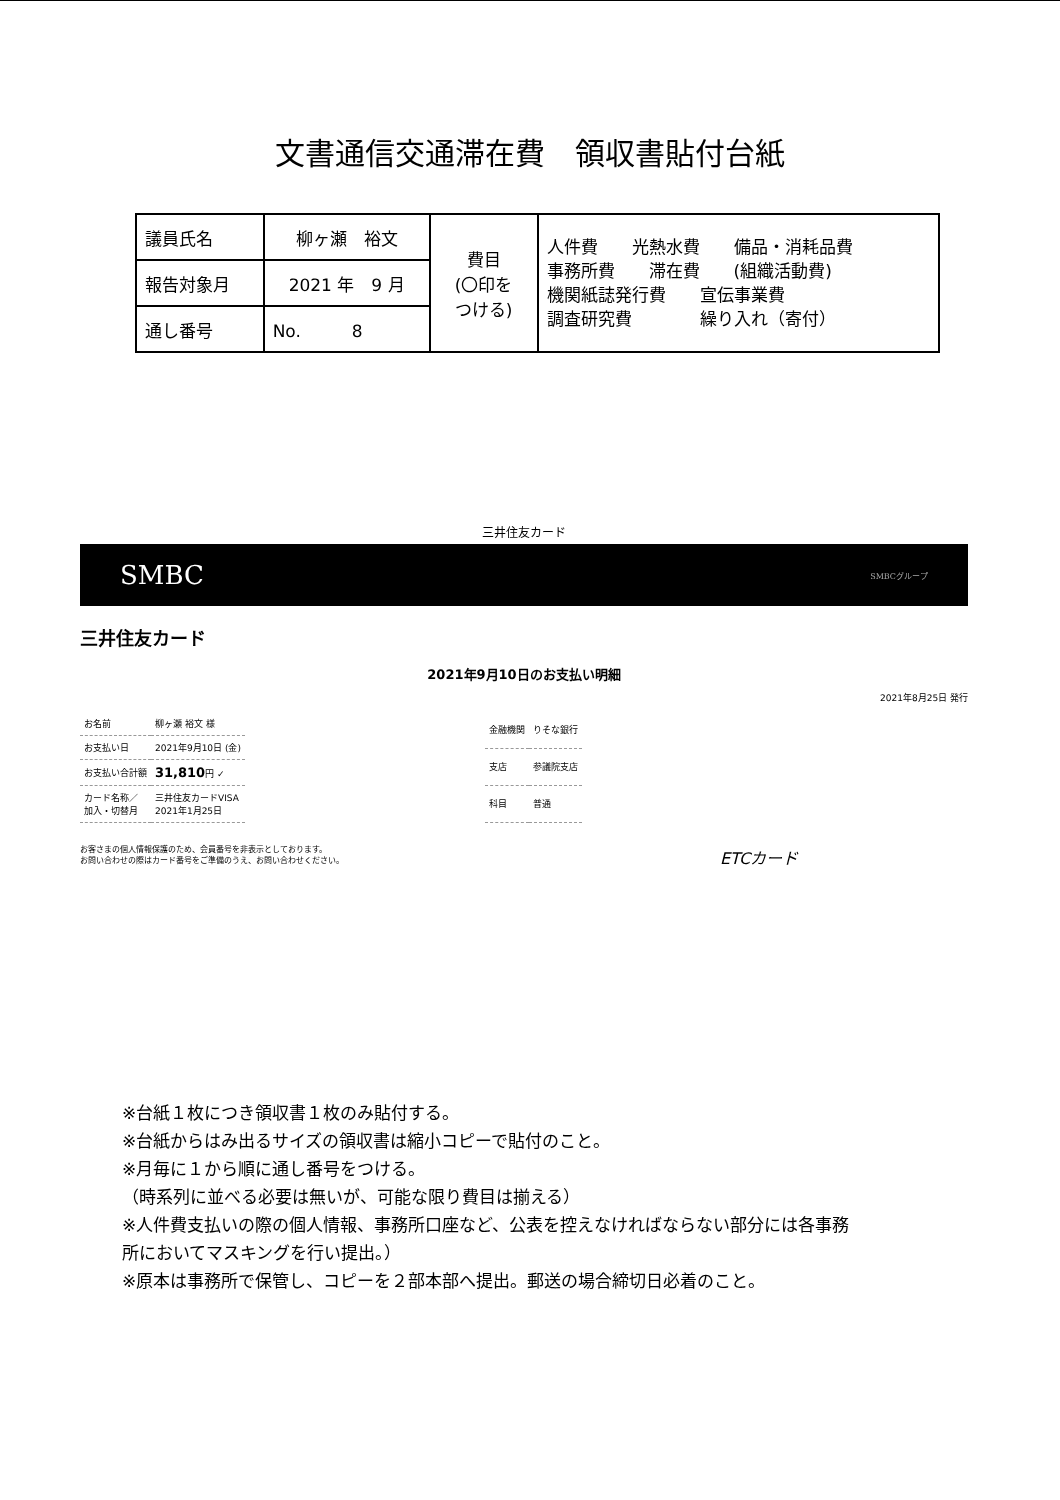文書通信交通滞在費　領収書貼付台紙
| 議員氏名 | 柳ヶ瀬 裕文 | 費目 (〇印を つける) | 人件費 光熱水費 備品・消耗品費 事務所費 滞在費 (組織活動費) 機関紙誌発行費 宣伝事業費 調査研究費 繰り入れ（寄付） |
| 報告対象月 | 2021 年 9 月 | | |
| 通し番号 | No. 8 | | |
三井住友カード
SMBC SMBCグループ
三井住友カード
2021年9月10日のお支払い明細
2021年8月25日 発行
| お名前 | 柳ヶ瀬 裕文 様 |
| お支払い日 | 2021年9月10日 (金) |
| お支払い合計額 | 31,810 円 ✓ |
| カード名称／ 加入・切替月 | 三井住友カードVISA 2021年1月25日 |
| 金融機関 | りそな銀行 |
| 支店 | 参議院支店 |
| 科目 | 普通 |
お客さまの個人情報保護のため、会員番号を非表示としております。
お問い合わせの際はカード番号をご準備のうえ、お問い合わせください。
ETCカード
※台紙１枚につき領収書１枚のみ貼付する。
※台紙からはみ出るサイズの領収書は縮小コピーで貼付のこと。
※月毎に１から順に通し番号をつける。
（時系列に並べる必要は無いが、可能な限り費目は揃える）
※人件費支払いの際の個人情報、事務所口座など、公表を控えなければならない部分には各事務
所においてマスキングを行い提出。）
※原本は事務所で保管し、コピーを２部本部へ提出。郵送の場合締切日必着のこと。